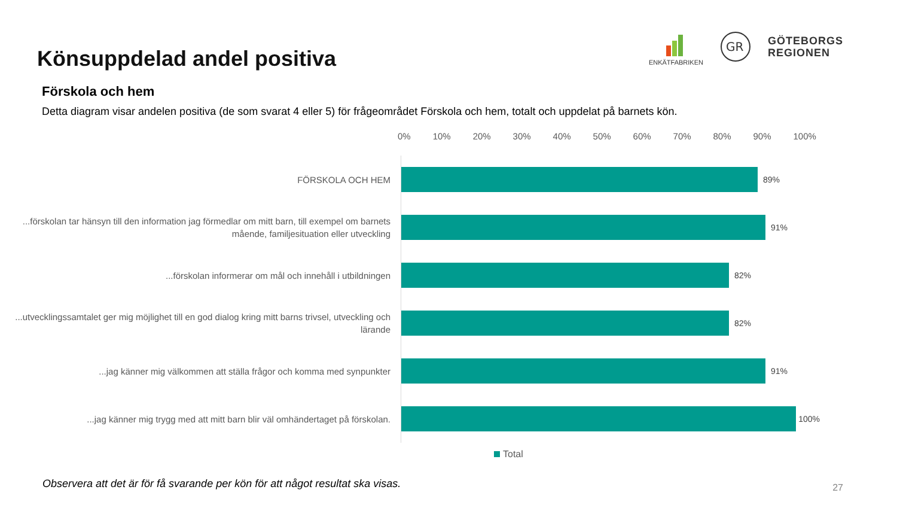Könsuppdelad andel positiva
ENKÄTFABRIKEN
GR
GÖTEBORGS
REGIONEN
Förskola och hem
Detta diagram visar andelen positiva (de som svarat 4 eller 5) för frågeområdet Förskola och hem, totalt och uppdelat på barnets kön.
0% 10% 20% 30% 40% 50% 60% 70% 80% 90% 100%
FÖRSKOLA OCH HEM
89%
...förskolan tar hänsyn till den information jag förmedlar om mitt barn, till exempel om barnets mående, familjesituation eller utveckling
91%
...förskolan informerar om mål och innehåll i utbildningen
82%
...utvecklingssamtalet ger mig möjlighet till en god dialog kring mitt barns trivsel, utveckling och lärande
82%
...jag känner mig välkommen att ställa frågor och komma med synpunkter
91%
...jag känner mig trygg med att mitt barn blir väl omhändertaget på förskolan.
100%
Total
Observera att det är för få svarande per kön för att något resultat ska visas. 27